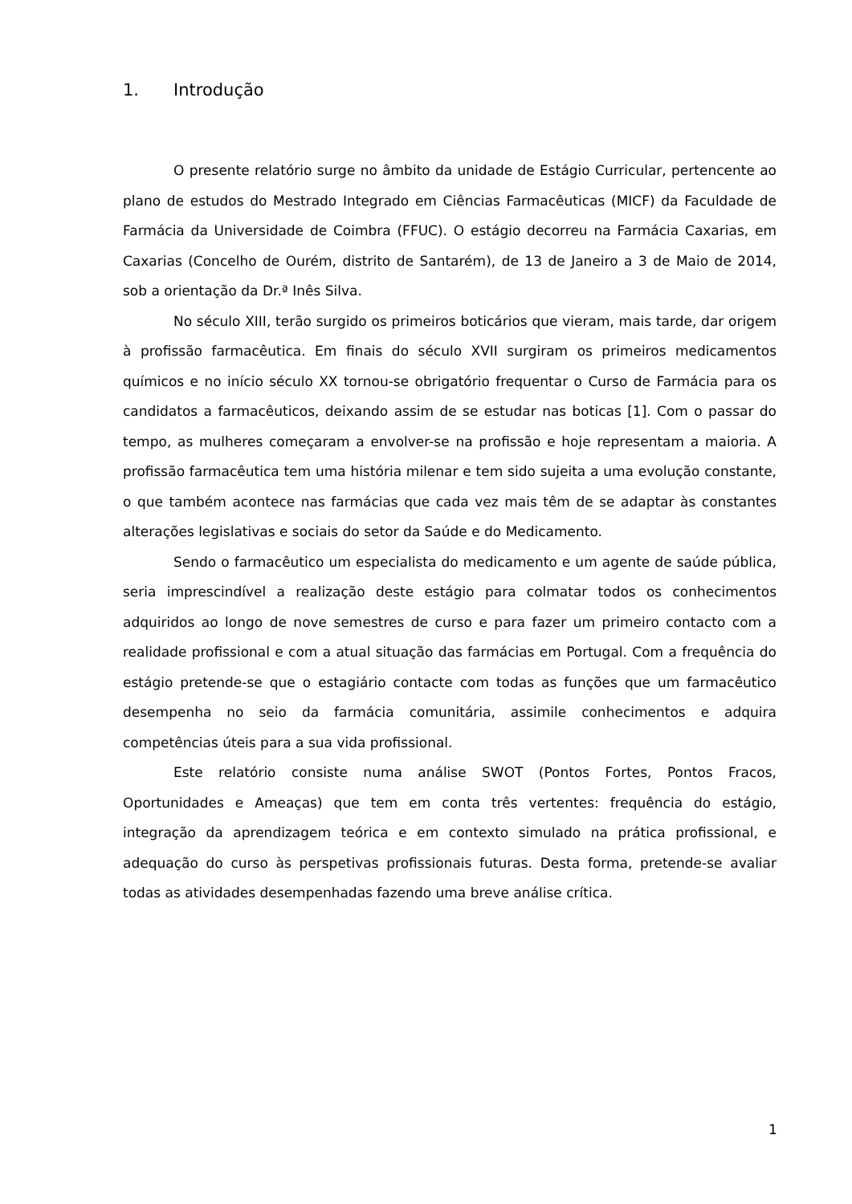1. Introdução
O presente relatório surge no âmbito da unidade de Estágio Curricular, pertencente ao plano de estudos do Mestrado Integrado em Ciências Farmacêuticas (MICF) da Faculdade de Farmácia da Universidade de Coimbra (FFUC). O estágio decorreu na Farmácia Caxarias, em Caxarias (Concelho de Ourém, distrito de Santarém), de 13 de Janeiro a 3 de Maio de 2014, sob a orientação da Dr.ª Inês Silva.
No século XIII, terão surgido os primeiros boticários que vieram, mais tarde, dar origem à profissão farmacêutica. Em finais do século XVII surgiram os primeiros medicamentos químicos e no início século XX tornou-se obrigatório frequentar o Curso de Farmácia para os candidatos a farmacêuticos, deixando assim de se estudar nas boticas [1]. Com o passar do tempo, as mulheres começaram a envolver-se na profissão e hoje representam a maioria. A profissão farmacêutica tem uma história milenar e tem sido sujeita a uma evolução constante, o que também acontece nas farmácias que cada vez mais têm de se adaptar às constantes alterações legislativas e sociais do setor da Saúde e do Medicamento.
Sendo o farmacêutico um especialista do medicamento e um agente de saúde pública, seria imprescindível a realização deste estágio para colmatar todos os conhecimentos adquiridos ao longo de nove semestres de curso e para fazer um primeiro contacto com a realidade profissional e com a atual situação das farmácias em Portugal. Com a frequência do estágio pretende-se que o estagiário contacte com todas as funções que um farmacêutico desempenha no seio da farmácia comunitária, assimile conhecimentos e adquira competências úteis para a sua vida profissional.
Este relatório consiste numa análise SWOT (Pontos Fortes, Pontos Fracos, Oportunidades e Ameaças) que tem em conta três vertentes: frequência do estágio, integração da aprendizagem teórica e em contexto simulado na prática profissional, e adequação do curso às perspetivas profissionais futuras. Desta forma, pretende-se avaliar todas as atividades desempenhadas fazendo uma breve análise crítica.
1